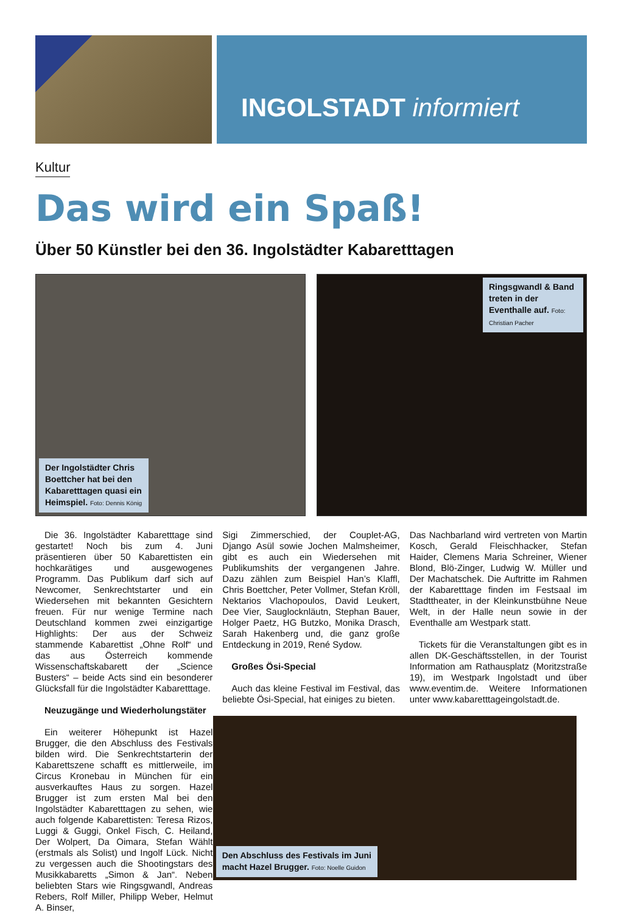INGOLSTADT informiert
Kultur
Das wird ein Spaß!
Über 50 Künstler bei den 36. Ingolstädter Kabaretttagen
Der Ingolstädter Chris Boettcher hat bei den Kabaretttagen quasi ein Heimspiel. Foto: Dennis König
Ringsgwandl & Band treten in der Eventhalle auf. Foto: Christian Pacher
Die 36. Ingolstädter Kabaretttage sind gestartet! Noch bis zum 4. Juni präsentieren über 50 Kabarettisten ein hochkarätiges und ausgewogenes Programm. Das Publikum darf sich auf Newcomer, Senkrechtstarter und ein Wiedersehen mit bekannten Gesichtern freuen. Für nur wenige Termine nach Deutschland kommen zwei einzigartige Highlights: Der aus der Schweiz stammende Kabarettist „Ohne Rolf“ und das aus Österreich kommende Wissenschaftskabarett der „Science Busters“ – beide Acts sind ein besonderer Glücksfall für die Ingolstädter Kabaretttage.
Neuzugänge und Wiederholungstäter
Ein weiterer Höhepunkt ist Hazel Brugger, die den Abschluss des Festivals bilden wird. Die Senkrechtstarterin der Kabarettszene schafft es mittlerweile, im Circus Kronebau in München für ein ausverkauftes Haus zu sorgen. Hazel Brugger ist zum ersten Mal bei den Ingolstädter Kabaretttagen zu sehen, wie auch folgende Kabarettisten: Teresa Rizos, Luggi & Guggi, Onkel Fisch, C. Heiland, Der Wolpert, Da Oimara, Stefan Wählt (erstmals als Solist) und Ingolf Lück. Nicht zu vergessen auch die Shootingstars des Musikkabaretts „Simon & Jan“. Neben beliebten Stars wie Ringsgwandl, Andreas Rebers, Rolf Miller, Philipp Weber, Helmut A. Binser,
Sigi Zimmerschied, der Couplet-AG, Django Asül sowie Jochen Malmsheimer, gibt es auch ein Wiedersehen mit Publikumshits der vergangenen Jahre. Dazu zählen zum Beispiel Han’s Klaffl, Chris Boettcher, Peter Vollmer, Stefan Kröll, Nektarios Vlachopoulos, David Leukert, Dee Vier, Sauglocknläutn, Stephan Bauer, Holger Paetz, HG Butzko, Monika Drasch, Sarah Hakenberg und, die ganz große Entdeckung in 2019, René Sydow.
Großes Ösi-Special
Auch das kleine Festival im Festival, das beliebte Ösi-Special, hat einiges zu bieten.
Das Nachbarland wird vertreten von Martin Kosch, Gerald Fleischhacker, Stefan Haider, Clemens Maria Schreiner, Wiener Blond, Blö-Zinger, Ludwig W. Müller und Der Machatschek. Die Auftritte im Rahmen der Kabaretttage finden im Festsaal im Stadttheater, in der Kleinkunstbühne Neue Welt, in der Halle neun sowie in der Eventhalle am Westpark statt.
Tickets für die Veranstaltungen gibt es in allen DK-Geschäftsstellen, in der Tourist Information am Rathausplatz (Moritzstraße 19), im Westpark Ingolstadt und über www.eventim.de. Weitere Informationen unter www.kabaretttageingolstadt.de.
Den Abschluss des Festivals im Juni
macht Hazel Brugger. Foto: Noelle Guidon